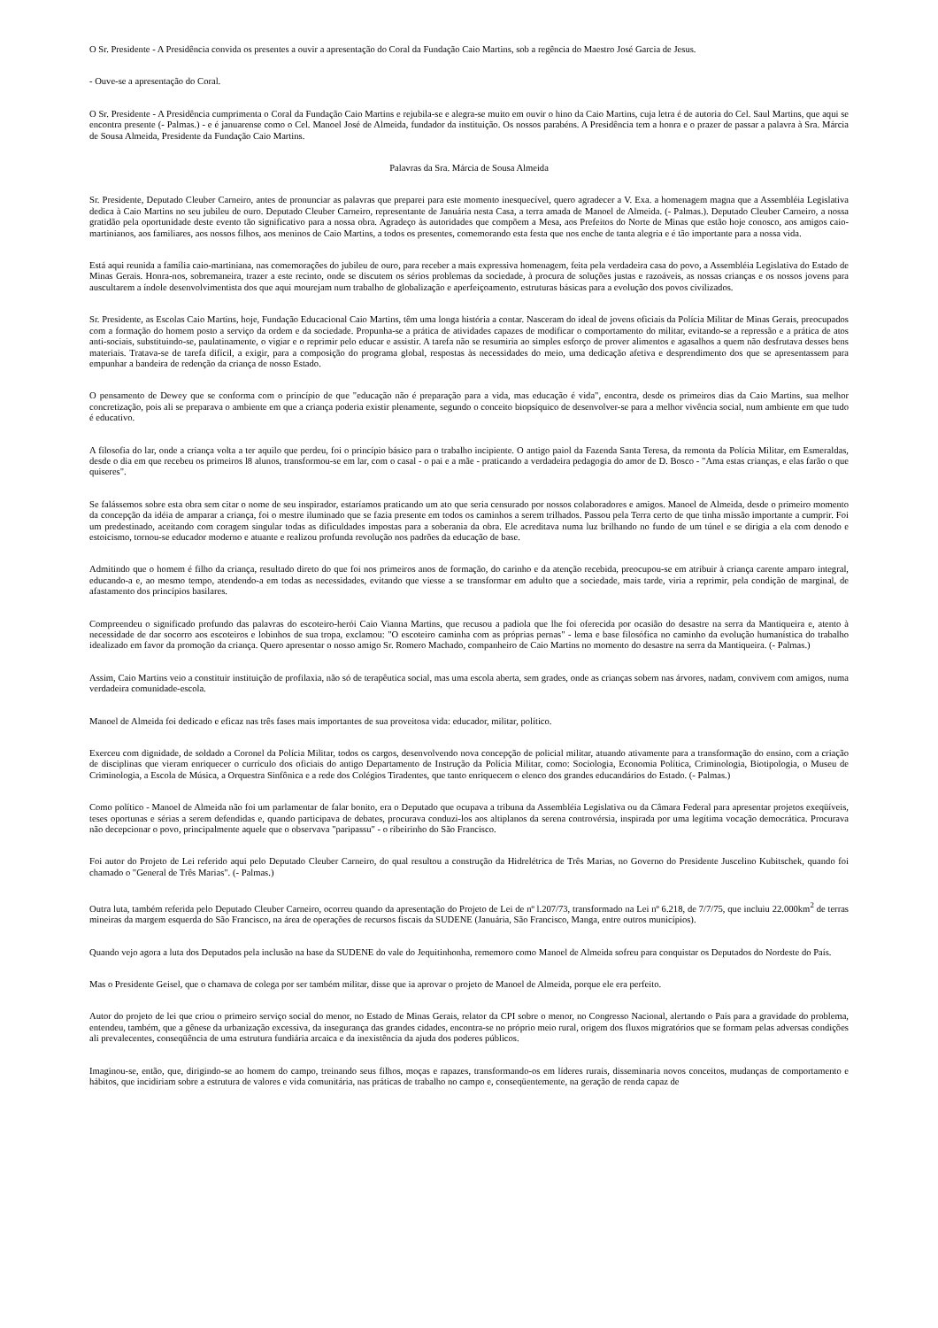O Sr. Presidente - A Presidência convida os presentes a ouvir a apresentação do Coral da Fundação Caio Martins, sob a regência do Maestro José Garcia de Jesus.
- Ouve-se a apresentação do Coral.
O Sr. Presidente - A Presidência cumprimenta o Coral da Fundação Caio Martins e rejubila-se e alegra-se muito em ouvir o hino da Caio Martins, cuja letra é de autoria do Cel. Saul Martins, que aqui se encontra presente (- Palmas.) - e é januarense como o Cel. Manoel José de Almeida, fundador da instituição. Os nossos parabéns. A Presidência tem a honra e o prazer de passar a palavra à Sra. Márcia de Sousa Almeida, Presidente da Fundação Caio Martins.
Palavras da Sra. Márcia de Sousa Almeida
Sr. Presidente, Deputado Cleuber Carneiro, antes de pronunciar as palavras que preparei para este momento inesquecível, quero agradecer a V. Exa. a homenagem magna que a Assembléia Legislativa dedica à Caio Martins no seu jubileu de ouro. Deputado Cleuber Carneiro, representante de Januária nesta Casa, a terra amada de Manoel de Almeida. (- Palmas.). Deputado Cleuber Carneiro, a nossa gratidão pela oportunidade deste evento tão significativo para a nossa obra. Agradeço às autoridades que compõem a Mesa, aos Prefeitos do Norte de Minas que estão hoje conosco, aos amigos caio-martinianos, aos familiares, aos nossos filhos, aos meninos de Caio Martins, a todos os presentes, comemorando esta festa que nos enche de tanta alegria e é tão importante para a nossa vida.
Está aqui reunida a família caio-martiniana, nas comemorações do jubileu de ouro, para receber a mais expressiva homenagem, feita pela verdadeira casa do povo, a Assembléia Legislativa do Estado de Minas Gerais. Honra-nos, sobremaneira, trazer a este recinto, onde se discutem os sérios problemas da sociedade, à procura de soluções justas e razoáveis, as nossas crianças e os nossos jovens para auscultarem a índole desenvolvimentista dos que aqui mourejam num trabalho de globalização e aperfeiçoamento, estruturas básicas para a evolução dos povos civilizados.
Sr. Presidente, as Escolas Caio Martins, hoje, Fundação Educacional Caio Martins, têm uma longa história a contar. Nasceram do ideal de jovens oficiais da Polícia Militar de Minas Gerais, preocupados com a formação do homem posto a serviço da ordem e da sociedade. Propunha-se a prática de atividades capazes de modificar o comportamento do militar, evitando-se a repressão e a prática de atos anti-sociais, substituindo-se, paulatinamente, o vigiar e o reprimir pelo educar e assistir. A tarefa não se resumiria ao simples esforço de prover alimentos e agasalhos a quem não desfrutava desses bens materiais. Tratava-se de tarefa difícil, a exigir, para a composição do programa global, respostas às necessidades do meio, uma dedicação afetiva e desprendimento dos que se apresentassem para empunhar a bandeira de redenção da criança de nosso Estado.
O pensamento de Dewey que se conforma com o princípio de que "educação não é preparação para a vida, mas educação é vida", encontra, desde os primeiros dias da Caio Martins, sua melhor concretização, pois ali se preparava o ambiente em que a criança poderia existir plenamente, segundo o conceito biopsíquico de desenvolver-se para a melhor vivência social, num ambiente em que tudo é educativo.
A filosofia do lar, onde a criança volta a ter aquilo que perdeu, foi o princípio básico para o trabalho incipiente. O antigo paiol da Fazenda Santa Teresa, da remonta da Polícia Militar, em Esmeraldas, desde o dia em que recebeu os primeiros l8 alunos, transformou-se em lar, com o casal - o pai e a mãe - praticando a verdadeira pedagogia do amor de D. Bosco - "Ama estas crianças, e elas farão o que quiseres".
Se falássemos sobre esta obra sem citar o nome de seu inspirador, estaríamos praticando um ato que seria censurado por nossos colaboradores e amigos. Manoel de Almeida, desde o primeiro momento da concepção da idéia de amparar a criança, foi o mestre iluminado que se fazia presente em todos os caminhos a serem trilhados. Passou pela Terra certo de que tinha missão importante a cumprir. Foi um predestinado, aceitando com coragem singular todas as dificuldades impostas para a soberania da obra. Ele acreditava numa luz brilhando no fundo de um túnel e se dirigia a ela com denodo e estoicismo, tornou-se educador moderno e atuante e realizou profunda revolução nos padrões da educação de base.
Admitindo que o homem é filho da criança, resultado direto do que foi nos primeiros anos de formação, do carinho e da atenção recebida, preocupou-se em atribuir à criança carente amparo integral, educando-a e, ao mesmo tempo, atendendo-a em todas as necessidades, evitando que viesse a se transformar em adulto que a sociedade, mais tarde, viria a reprimir, pela condição de marginal, de afastamento dos princípios basilares.
Compreendeu o significado profundo das palavras do escoteiro-herói Caio Vianna Martins, que recusou a padiola que lhe foi oferecida por ocasião do desastre na serra da Mantiqueira e, atento à necessidade de dar socorro aos escoteiros e lobinhos de sua tropa, exclamou: "O escoteiro caminha com as próprias pernas" - lema e base filosófica no caminho da evolução humanística do trabalho idealizado em favor da promoção da criança. Quero apresentar o nosso amigo Sr. Romero Machado, companheiro de Caio Martins no momento do desastre na serra da Mantiqueira. (- Palmas.)
Assim, Caio Martins veio a constituir instituição de profilaxia, não só de terapêutica social, mas uma escola aberta, sem grades, onde as crianças sobem nas árvores, nadam, convivem com amigos, numa verdadeira comunidade-escola.
Manoel de Almeida foi dedicado e eficaz nas três fases mais importantes de sua proveitosa vida: educador, militar, político.
Exerceu com dignidade, de soldado a Coronel da Polícia Militar, todos os cargos, desenvolvendo nova concepção de policial militar, atuando ativamente para a transformação do ensino, com a criação de disciplinas que vieram enriquecer o currículo dos oficiais do antigo Departamento de Instrução da Polícia Militar, como: Sociologia, Economia Política, Criminologia, Biotipologia, o Museu de Criminologia, a Escola de Música, a Orquestra Sinfônica e a rede dos Colégios Tiradentes, que tanto enriquecem o elenco dos grandes educandários do Estado. (- Palmas.)
Como político - Manoel de Almeida não foi um parlamentar de falar bonito, era o Deputado que ocupava a tribuna da Assembléia Legislativa ou da Câmara Federal para apresentar projetos exeqüíveis, teses oportunas e sérias a serem defendidas e, quando participava de debates, procurava conduzi-los aos altiplanos da serena controvérsia, inspirada por uma legítima vocação democrática. Procurava não decepcionar o povo, principalmente aquele que o observava "paripassu" - o ribeirinho do São Francisco.
Foi autor do Projeto de Lei referido aqui pelo Deputado Cleuber Carneiro, do qual resultou a construção da Hidrelétrica de Três Marias, no Governo do Presidente Juscelino Kubitschek, quando foi chamado o "General de Três Marias". (- Palmas.)
Outra luta, também referida pelo Deputado Cleuber Carneiro, ocorreu quando da apresentação do Projeto de Lei de nº l.207/73, transformado na Lei nº 6.218, de 7/7/75, que incluiu 22.000km<sup>2</sup> de terras mineiras da margem esquerda do São Francisco, na área de operações de recursos fiscais da SUDENE (Januária, São Francisco, Manga, entre outros municípios).
Quando vejo agora a luta dos Deputados pela inclusão na base da SUDENE do vale do Jequitinhonha, rememoro como Manoel de Almeida sofreu para conquistar os Deputados do Nordeste do País.
Mas o Presidente Geisel, que o chamava de colega por ser também militar, disse que ia aprovar o projeto de Manoel de Almeida, porque ele era perfeito.
Autor do projeto de lei que criou o primeiro serviço social do menor, no Estado de Minas Gerais, relator da CPI sobre o menor, no Congresso Nacional, alertando o País para a gravidade do problema, entendeu, também, que a gênese da urbanização excessiva, da insegurança das grandes cidades, encontra-se no próprio meio rural, origem dos fluxos migratórios que se formam pelas adversas condições ali prevalecentes, conseqüência de uma estrutura fundiária arcaica e da inexistência da ajuda dos poderes públicos.
Imaginou-se, então, que, dirigindo-se ao homem do campo, treinando seus filhos, moças e rapazes, transformando-os em líderes rurais, disseminaria novos conceitos, mudanças de comportamento e hábitos, que incidiriam sobre a estrutura de valores e vida comunitária, nas práticas de trabalho no campo e, conseqüentemente, na geração de renda capaz de